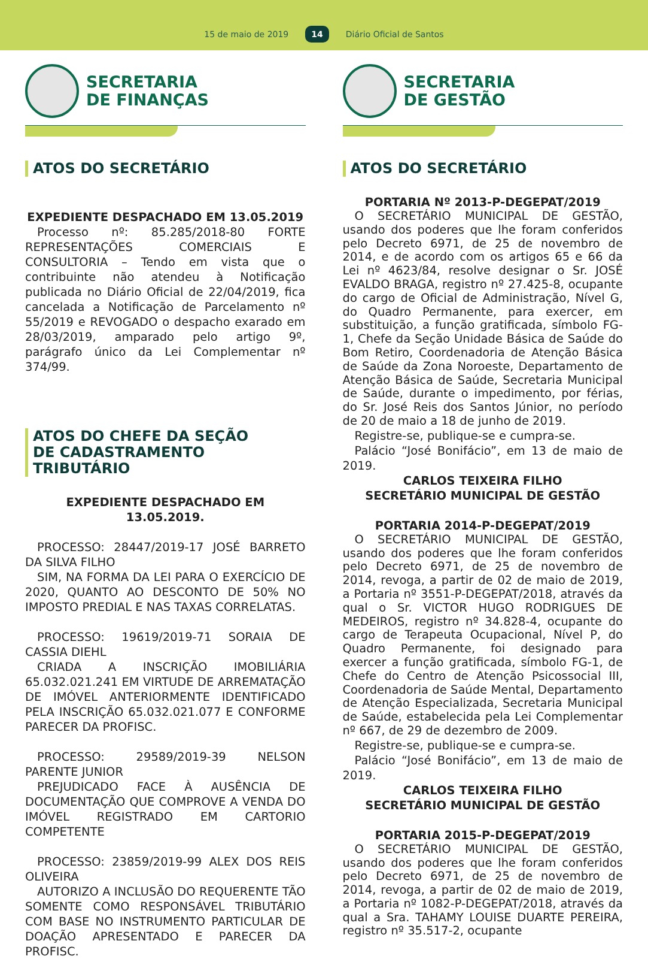15 de maio de 2019 14 Diário Oficial de Santos
SECRETARIA
DE FINANÇAS
ATOS DO SECRETÁRIO
EXPEDIENTE DESPACHADO EM 13.05.2019
Processo nº: 85.285/2018-80 FORTE REPRESENTAÇÕES COMERCIAIS E CONSULTORIA – Tendo em vista que o contribuinte não atendeu à Notificação publicada no Diário Oficial de 22/04/2019, fica cancelada a Notificação de Parcelamento nº 55/2019 e REVOGADO o despacho exarado em 28/03/2019, amparado pelo artigo 9º, parágrafo único da Lei Complementar nº 374/99.
ATOS DO CHEFE DA SEÇÃO
DE CADASTRAMENTO TRIBUTÁRIO
EXPEDIENTE DESPACHADO EM 13.05.2019.
PROCESSO: 28447/2019-17 JOSÉ BARRETO DA SILVA FILHO
SIM, NA FORMA DA LEI PARA O EXERCÍCIO DE 2020, QUANTO AO DESCONTO DE 50% NO IMPOSTO PREDIAL E NAS TAXAS CORRELATAS.
PROCESSO: 19619/2019-71 SORAIA DE CASSIA DIEHL
CRIADA A INSCRIÇÃO IMOBILIÁRIA 65.032.021.241 EM VIRTUDE DE ARREMATAÇÃO DE IMÓVEL ANTERIORMENTE IDENTIFICADO PELA INSCRIÇÃO 65.032.021.077 E CONFORME PARECER DA PROFISC.
PROCESSO: 29589/2019-39 NELSON PARENTE JUNIOR
PREJUDICADO FACE À AUSÊNCIA DE DOCUMENTAÇÃO QUE COMPROVE A VENDA DO IMÓVEL REGISTRADO EM CARTORIO COMPETENTE
PROCESSO: 23859/2019-99 ALEX DOS REIS OLIVEIRA
AUTORIZO A INCLUSÃO DO REQUERENTE TÃO SOMENTE COMO RESPONSÁVEL TRIBUTÁRIO COM BASE NO INSTRUMENTO PARTICULAR DE DOAÇÃO APRESENTADO E PARECER DA PROFISC.
SECRETARIA
DE GESTÃO
ATOS DO SECRETÁRIO
PORTARIA Nº 2013-P-DEGEPAT/2019
O SECRETÁRIO MUNICIPAL DE GESTÃO, usando dos poderes que lhe foram conferidos pelo Decreto 6971, de 25 de novembro de 2014, e de acordo com os artigos 65 e 66 da Lei nº 4623/84, resolve designar o Sr. JOSÉ EVALDO BRAGA, registro nº 27.425-8, ocupante do cargo de Oficial de Administração, Nível G, do Quadro Permanente, para exercer, em substituição, a função gratificada, símbolo FG-1, Chefe da Seção Unidade Básica de Saúde do Bom Retiro, Coordenadoria de Atenção Básica de Saúde da Zona Noroeste, Departamento de Atenção Básica de Saúde, Secretaria Municipal de Saúde, durante o impedimento, por férias, do Sr. José Reis dos Santos Júnior, no período de 20 de maio a 18 de junho de 2019.
Registre-se, publique-se e cumpra-se.
Palácio “José Bonifácio”, em 13 de maio de 2019.
CARLOS TEIXEIRA FILHO
SECRETÁRIO MUNICIPAL DE GESTÃO
PORTARIA 2014-P-DEGEPAT/2019
O SECRETÁRIO MUNICIPAL DE GESTÃO, usando dos poderes que lhe foram conferidos pelo Decreto 6971, de 25 de novembro de 2014, revoga, a partir de 02 de maio de 2019, a Portaria nº 3551-P-DEGEPAT/2018, através da qual o Sr. VICTOR HUGO RODRIGUES DE MEDEIROS, registro nº 34.828-4, ocupante do cargo de Terapeuta Ocupacional, Nível P, do Quadro Permanente, foi designado para exercer a função gratificada, símbolo FG-1, de Chefe do Centro de Atenção Psicossocial III, Coordenadoria de Saúde Mental, Departamento de Atenção Especializada, Secretaria Municipal de Saúde, estabelecida pela Lei Complementar nº 667, de 29 de dezembro de 2009.
Registre-se, publique-se e cumpra-se.
Palácio “José Bonifácio”, em 13 de maio de 2019.
CARLOS TEIXEIRA FILHO
SECRETÁRIO MUNICIPAL DE GESTÃO
PORTARIA 2015-P-DEGEPAT/2019
O SECRETÁRIO MUNICIPAL DE GESTÃO, usando dos poderes que lhe foram conferidos pelo Decreto 6971, de 25 de novembro de 2014, revoga, a partir de 02 de maio de 2019, a Portaria nº 1082-P-DEGEPAT/2018, através da qual a Sra. TAHAMY LOUISE DUARTE PEREIRA, registro nº 35.517-2, ocupante